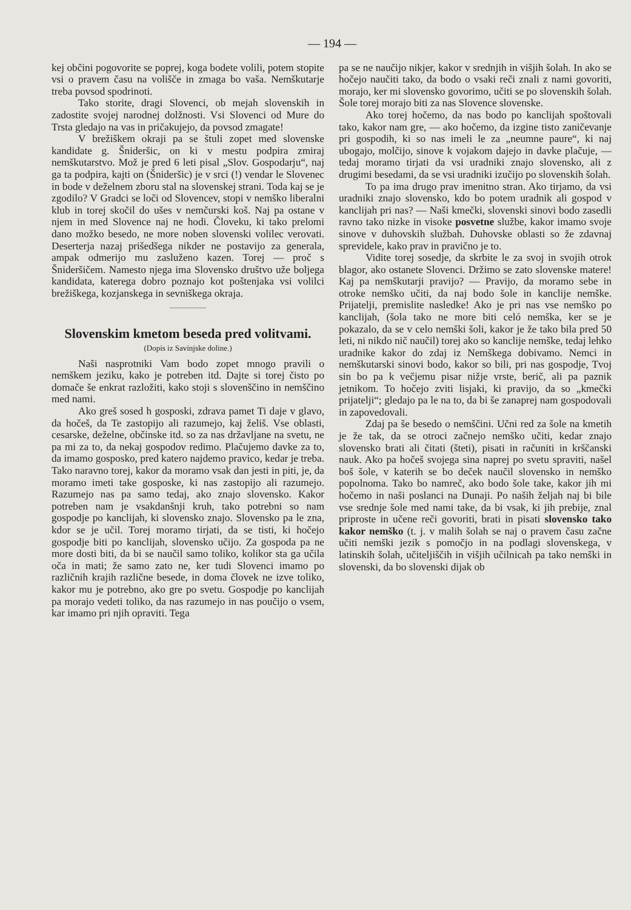— 194 —
kej občini pogovorite se poprej, koga bodete volili, potem stopite vsi o pravem času na volišče in zmaga bo vaša. Nemškutarje treba povsod spodrinoti.
Tako storite, dragi Slovenci, ob mejah slovenskih in zadostite svojej narodnej dolžnosti. Vsi Slovenci od Mure do Trsta gledajo na vas in pričakujejo, da povsod zmagate!
V brežiškem okraji pa se štuli zopet med slovenske kandidate g. Šnideršic, on ki v mestu podpira zmiraj nemškutarstvo. Mož je pred 6 leti pisal „Slov. Gospodarju“, naj ga ta podpira, kajti on (Šnideršic) je v srci (!) vendar le Slovenec in bode v deželnem zboru stal na slovenskej strani. Toda kaj se je zgodilo? V Gradci se loči od Slovencev, stopi v nemško liberalni klub in torej skočil do ušes v nemčurski koš. Naj pa ostane v njem in med Slovence naj ne hodi. Človeku, ki tako prelomi dano možko besedo, ne more noben slovenski volilec verovati. Deserterja nazaj prišedšega nikder ne postavijo za generala, ampak odmerijo mu zasluženo kazen. Torej — proč s Šnideršičem. Namesto njega ima Slovensko društvo uže boljega kandidata, katerega dobro poznajo kot poštenjaka vsi volilci brežiškega, kozjanskega in sevniškega okraja.
Slovenskim kmetom beseda pred volitvami.
(Dopis iz Savinjske doline.)
Naši nasprotniki Vam bodo zopet mnogo pravili o nemškem jeziku, kako je potreben itd. Dajte si torej čisto po domače še enkrat razložiti, kako stoji s slovenščino in nemščino med nami.
Ako greš sosed h gosposki, zdrava pamet Ti daje v glavo, da hočeš, da Te zastopijo ali razumejo, kaj želiš. Vse oblasti, cesarske, deželne, občinske itd. so za nas državljane na svetu, ne pa mi za to, da nekaj gospodov redimo. Plačujemo davke za to, da imamo gosposko, pred katero najdemo pravico, kedar je treba. Tako naravno torej, kakor da moramo vsak dan jesti in piti, je, da moramo imeti take gosposke, ki nas zastopijo ali razumejo. Razumejo nas pa samo tedaj, ako znajo slovensko. Kakor potreben nam je vsakdanšnji kruh, tako potrebni so nam gospodje po kanclijah, ki slovensko znajo. Slovensko pa le zna, kdor se je učil. Torej moramo tirjati, da se tisti, ki hočejo gospodje biti po kanclijah, slovensko učijo. Za gospoda pa ne more dosti biti, da bi se naučil samo toliko, kolikor sta ga učila oča in mati; že samo zato ne, ker tudi Slovenci imamo po različnih krajih različne besede, in doma človek ne izve toliko, kakor mu je potrebno, ako gre po svetu. Gospodje po kanclijah pa morajo vedeti toliko, da nas razumejo in nas poučijo o vsem, kar imamo pri njih opraviti. Tega
pa se ne naučijo nikjer, kakor v srednjih in višjih šolah. In ako se hočejo naučiti tako, da bodo o vsaki reči znali z nami govoriti, morajo, ker mi slovensko govorimo, učiti se po slovenskih šolah. Šole torej morajo biti za nas Slovence slovenske.
Ako torej hočemo, da nas bodo po kanclijah spoštovali tako, kakor nam gre, — ako hočemo, da izgine tisto zaničevanje pri gospodih, ki so nas imeli le za „neumne paure“, ki naj ubogajo, molčijo, sinove k vojakom dajejo in davke plačuje, — tedaj moramo tirjati da vsi uradniki znajo slovensko, ali z drugimi besedami, da se vsi uradniki izučijo po slovenskih šolah.
To pa ima drugo prav imenitno stran. Ako tirjamo, da vsi uradniki znajo slovensko, kdo bo potem uradnik ali gospod v kanclijah pri nas? — Naši kmečki, slovenski sinovi bodo zasedli ravno tako nizke in visoke posvetne službe, kakor imamo svoje sinove v duhovskih službah. Duhovske oblasti so že zdavnaj sprevidele, kako prav in pravično je to.
Vidite torej sosedje, da skrbite le za svoj in svojih otrok blagor, ako ostanete Slovenci. Držimo se zato slovenske matere! Kaj pa nemškutarji pravijo? — Pravijo, da moramo sebe in otroke nemško učiti, da naj bodo šole in kanclije nemške. Prijatelji, premislite nasledke! Ako je pri nas vse nemško po kanclijah, (šola tako ne more biti celó nemška, ker se je pokazalo, da se v celo nemški šoli, kakor je že tako bila pred 50 leti, ni nikdo nič naučil) torej ako so kanclije nemške, tedaj lehko uradnike kakor do zdaj iz Nemškega dobivamo. Nemci in nemškutarski sinovi bodo, kakor so bili, pri nas gospodje, Tvoj sin bo pa k večjemu pisar nižje vrste, berič, ali pa paznik jetnikom. To hočejo zviti lisjaki, ki pravijo, da so „kmečki prijatelji“; gledajo pa le na to, da bi še zanaprej nam gospodovali in zapovedovali.
Zdaj pa še besedo o nemščini. Učni red za šole na kmetih je že tak, da se otroci začnejo nemško učiti, kedar znajo slovensko brati ali čitati (šteti), pisati in računiti in krščanski nauk. Ako pa hočeš svojega sina naprej po svetu spraviti, našel boš šole, v katerih se bo deček naučil slovensko in nemško popolnoma. Tako bo namreč, ako bodo šole take, kakor jih mi hočemo in naši poslanci na Dunaji. Po naših željah naj bi bile vse srednje šole med nami take, da bi vsak, ki jih prebije, znal priproste in učene reči govoriti, brati in pisati slovensko tako kakor nemško (t. j. v malih šolah se naj o pravem času začne učiti nemški jezik s pomočjo in na podlagi slovenskega, v latinskih šolah, učiteljiščih in višjih učilnicah pa tako nemški in slovenski, da bo slovenski dijak ob